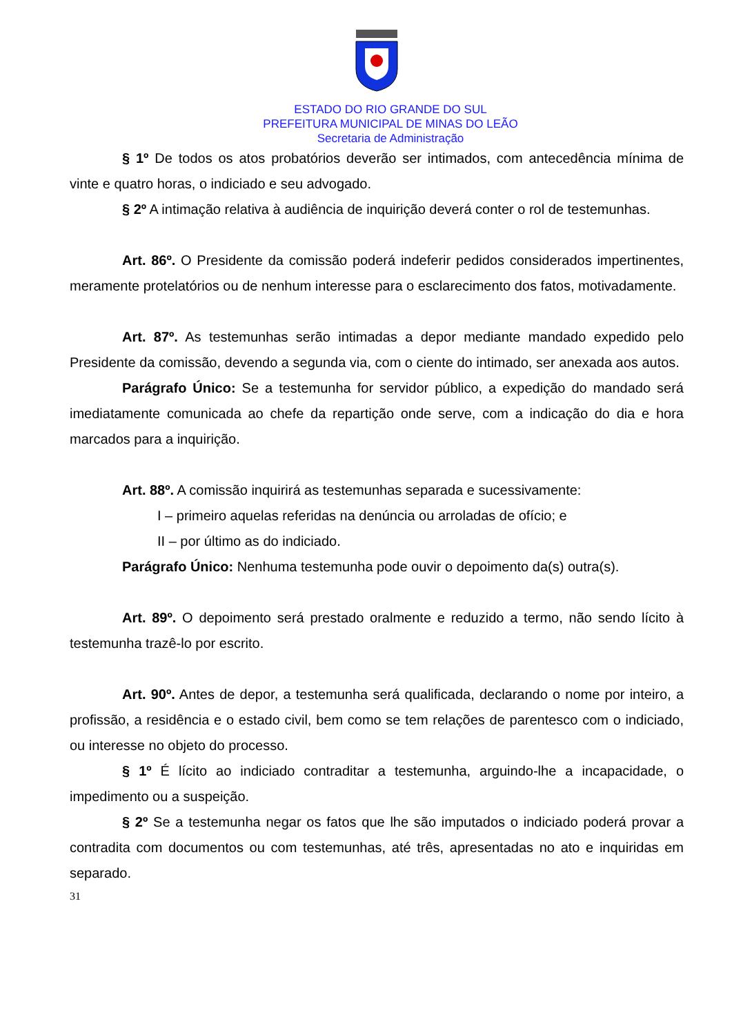ESTADO DO RIO GRANDE DO SUL
PREFEITURA MUNICIPAL DE MINAS DO LEÃO
Secretaria de Administração
§ 1º De todos os atos probatórios deverão ser intimados, com antecedência mínima de vinte e quatro horas, o indiciado e seu advogado.
§ 2º A intimação relativa à audiência de inquirição deverá conter o rol de testemunhas.
Art. 86º. O Presidente da comissão poderá indeferir pedidos considerados impertinentes, meramente protelatórios ou de nenhum interesse para o esclarecimento dos fatos, motivadamente.
Art. 87º. As testemunhas serão intimadas a depor mediante mandado expedido pelo Presidente da comissão, devendo a segunda via, com o ciente do intimado, ser anexada aos autos.
Parágrafo Único: Se a testemunha for servidor público, a expedição do mandado será imediatamente comunicada ao chefe da repartição onde serve, com a indicação do dia e hora marcados para a inquirição.
Art. 88º. A comissão inquirirá as testemunhas separada e sucessivamente:
I – primeiro aquelas referidas na denúncia ou arroladas de ofício; e
II – por último as do indiciado.
Parágrafo Único: Nenhuma testemunha pode ouvir o depoimento da(s) outra(s).
Art. 89º. O depoimento será prestado oralmente e reduzido a termo, não sendo lícito à testemunha trazê-lo por escrito.
Art. 90º. Antes de depor, a testemunha será qualificada, declarando o nome por inteiro, a profissão, a residência e o estado civil, bem como se tem relações de parentesco com o indiciado, ou interesse no objeto do processo.
§ 1º É lícito ao indiciado contraditar a testemunha, arguindo-lhe a incapacidade, o impedimento ou a suspeição.
§ 2º Se a testemunha negar os fatos que lhe são imputados o indiciado poderá provar a contradita com documentos ou com testemunhas, até três, apresentadas no ato e inquiridas em separado.
31